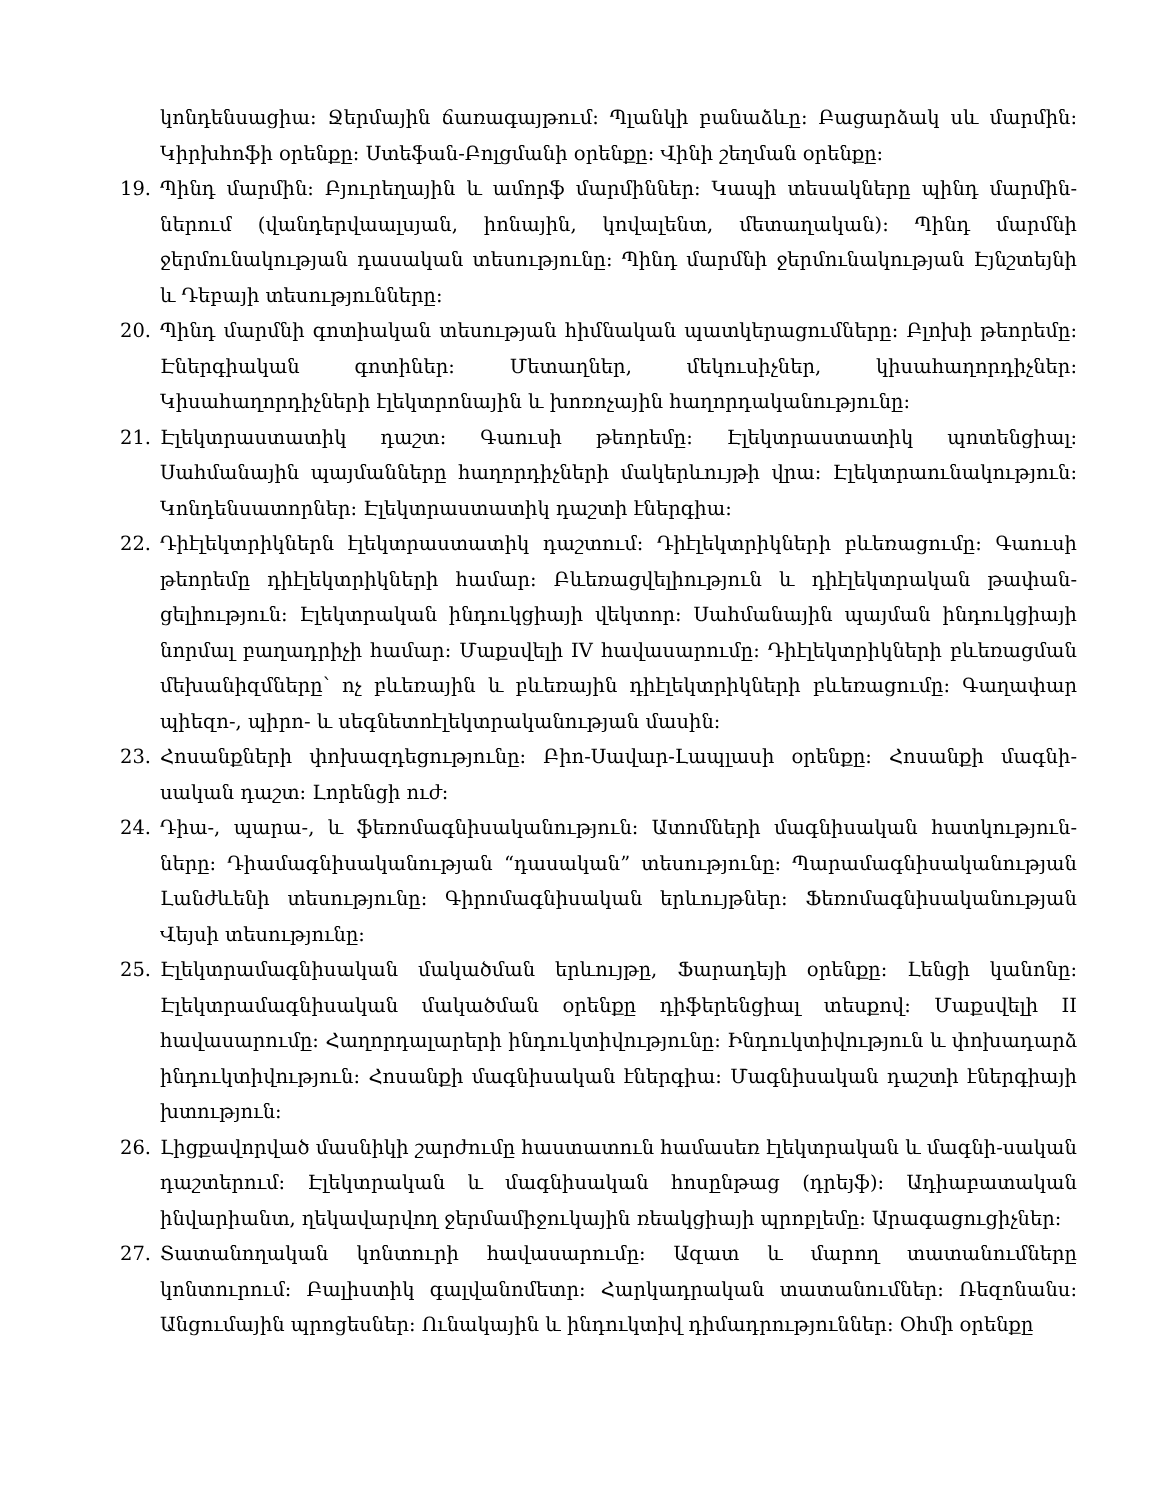կոնդենսացիա: Ջերմային ճառագայթում: Պլանկի բանաձևը: Բացարձակ սև մարմին: Կիրխհոֆի օրենքը: Ստեֆան-Բոլցմանի օրենքը: Վինի շեղման օրենքը:
19. Պինդ մարմին: Բյուրեղային և ամորֆ մարմիններ: Կապի տեսակները պինդ մարմին-ներում (վանդերվաալսյան, իոնային, կովալենտ, մետաղական): Պինդ մարմնի ջերմունակության դասական տեսությունը: Պինդ մարմնի ջերմունակության Էյնշտեյնի և Դեբայի տեսությունները:
20. Պինդ մարմնի գոտիական տեսության հիմնական պատկերացումները: Բլոխի թեորեմը: Էներգիական գոտիներ: Մետաղներ, մեկուսիչներ, կիսահաղորդիչներ: Կիսահաղորդիչների էլեկտրոնային և խոռոչային հաղորդականությունը:
21. Էլեկտրաստատիկ դաշտ: Գաուսի թեորեմը: Էլեկտրաստատիկ պոտենցիալ: Սահմանային պայմանները հաղորդիչների մակերևույթի վրա: Էլեկտրաունակություն: Կոնդենսատորներ: Էլեկտրաստատիկ դաշտի էներգիա:
22. Դիէլեկտրիկներն էլեկտրաստատիկ դաշտում: Դիէլեկտրիկների բևեռացումը: Գաուսի թեորեմը դիէլեկտրիկների համար: Բևեռացվելիություն և դիէլեկտրական թափան-ցելիություն: Էլեկտրական ինդուկցիայի վեկտոր: Սահմանային պայման ինդուկցիայի նորմալ բաղադրիչի համար: Մաքսվելի IV հավասարումը: Դիէլեկտրիկների բևեռացման մեխանիզմները՝ ոչ բևեռային և բևեռային դիէլեկտրիկների բևեռացումը: Գաղափար պիեզո-, պիրո- և սեգնետոէլեկտրականության մասին:
23. Հոսանքների փոխազդեցությունը: Բիո-Սավար-Լապլասի օրենքը: Հոսանքի մագնի-սական դաշտ: Լորենցի ուժ:
24. Դիա-, պարա-, և ֆեռոմագնիսականություն: Ատոմների մագնիսական հատկություն-ները: Դիամագնիսականության “դասական” տեսությունը: Պարամագնիսականության Լանժևենի տեսությունը: Գիրոմագնիսական երևույթներ: Ֆեռոմագնիսականության Վեյսի տեսությունը:
25. Էլեկտրամագնիսական մակածման երևույթը, Ֆարադեյի օրենքը: Լենցի կանոնը: Էլեկտրամագնիսական մակածման օրենքը դիֆերենցիալ տեսքով: Մաքսվելի II հավասարումը: Հաղորդալարերի ինդուկտիվությունը: Ինդուկտիվություն և փոխադարձ ինդուկտիվություն: Հոսանքի մագնիսական էներգիա: Մագնիսական դաշտի էներգիայի խտություն:
26. Լիցքավորված մասնիկի շարժումը հաստատուն համասեռ էլեկտրական և մագնի-սական դաշտերում: Էլեկտրական և մագնիսական հոսընթաց (դրեյֆ): Ադիաբատական ինվարիանտ, ղեկավարվող ջերմամիջուկային ռեակցիայի պրոբլեմը: Արագացուցիչներ:
27. Տատանողական կոնտուրի հավասարումը: Ազատ և մարող տատանումները կոնտուրում: Բալիստիկ գալվանոմետր: Հարկադրական տատանումներ: Ռեզոնանս: Անցումային պրոցեսներ: Ունակային և ինդուկտիվ դիմադրություններ: Օհմի օրենքը